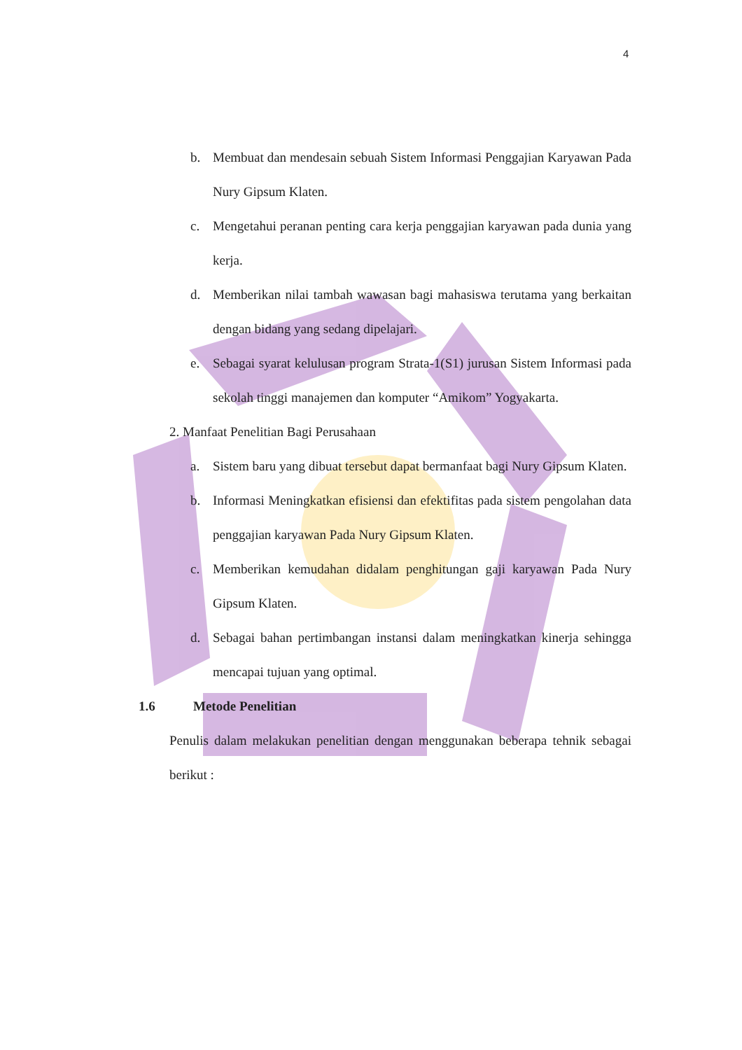4
b. Membuat dan mendesain sebuah Sistem Informasi Penggajian Karyawan Pada Nury Gipsum Klaten.
c. Mengetahui peranan penting cara kerja penggajian karyawan pada dunia yang kerja.
d. Memberikan nilai tambah wawasan bagi mahasiswa terutama yang berkaitan dengan bidang yang sedang dipelajari.
e. Sebagai syarat kelulusan program Strata-1(S1) jurusan Sistem Informasi pada sekolah tinggi manajemen dan komputer “Amikom” Yogyakarta.
2. Manfaat Penelitian Bagi Perusahaan
a. Sistem baru yang dibuat tersebut dapat bermanfaat bagi Nury Gipsum Klaten.
b. Informasi Meningkatkan efisiensi dan efektifitas pada sistem pengolahan data penggajian karyawan Pada Nury Gipsum Klaten.
c. Memberikan kemudahan didalam penghitungan gaji karyawan Pada Nury Gipsum Klaten.
d. Sebagai bahan pertimbangan instansi dalam meningkatkan kinerja sehingga mencapai tujuan yang optimal.
1.6 Metode Penelitian
Penulis dalam melakukan penelitian dengan menggunakan beberapa tehnik sebagai berikut :